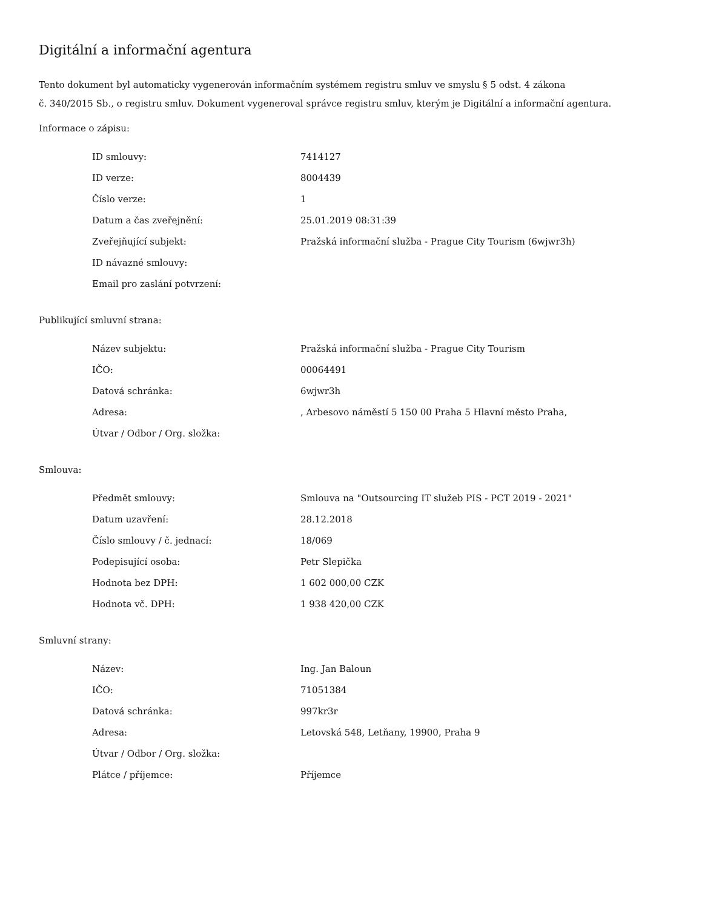Digitální a informační agentura
Tento dokument byl automaticky vygenerován informačním systémem registru smluv ve smyslu § 5 odst. 4 zákona
č. 340/2015 Sb., o registru smluv. Dokument vygeneroval správce registru smluv, kterým je Digitální a informační agentura.
Informace o zápisu:
| ID smlouvy: | 7414127 |
| ID verze: | 8004439 |
| Číslo verze: | 1 |
| Datum a čas zveřejnění: | 25.01.2019 08:31:39 |
| Zveřejňující subjekt: | Pražská informační služba - Prague City Tourism (6wjwr3h) |
| ID návazné smlouvy: | |
| Email pro zaslání potvrzení: | |
Publikující smluvní strana:
| Název subjektu: | Pražská informační služba - Prague City Tourism |
| IČO: | 00064491 |
| Datová schránka: | 6wjwr3h |
| Adresa: | , Arbesovo náměstí 5 150 00 Praha 5 Hlavní město Praha, |
| Útvar / Odbor / Org. složka: | |
Smlouva:
| Předmět smlouvy: | Smlouva na "Outsourcing IT služeb PIS - PCT 2019 - 2021" |
| Datum uzavření: | 28.12.2018 |
| Číslo smlouvy / č. jednací: | 18/069 |
| Podepisující osoba: | Petr Slepička |
| Hodnota bez DPH: | 1 602 000,00 CZK |
| Hodnota vč. DPH: | 1 938 420,00 CZK |
Smluvní strany:
| Název: | Ing. Jan Baloun |
| IČO: | 71051384 |
| Datová schránka: | 997kr3r |
| Adresa: | Letovská 548, Letňany, 19900, Praha 9 |
| Útvar / Odbor / Org. složka: | |
| Plátce / příjemce: | Příjemce |